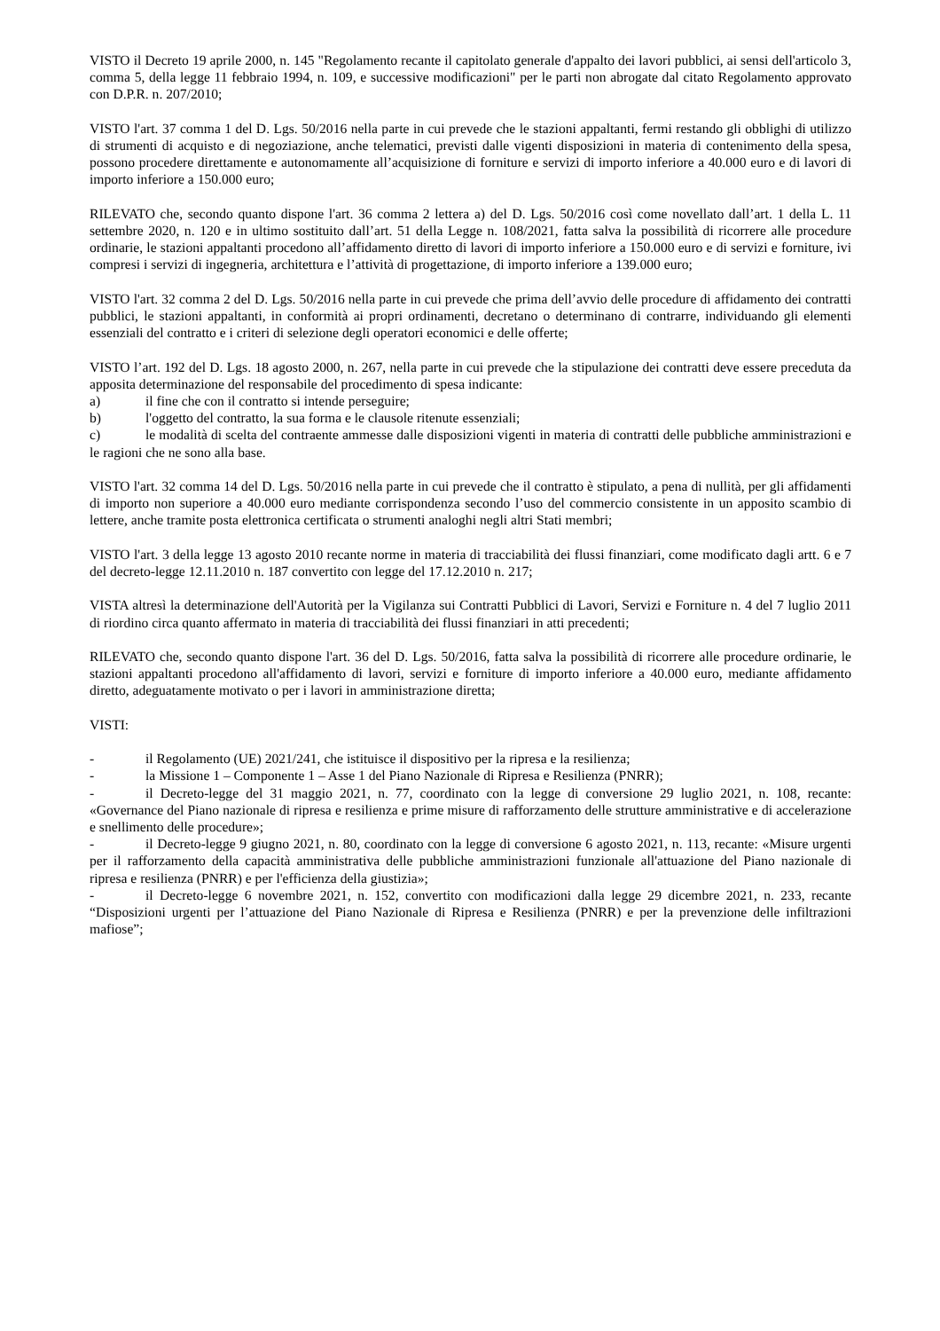VISTO il Decreto 19 aprile 2000, n. 145 "Regolamento recante il capitolato generale d'appalto dei lavori pubblici, ai sensi dell'articolo 3, comma 5, della legge 11 febbraio 1994, n. 109, e successive modificazioni" per le parti non abrogate dal citato Regolamento approvato con D.P.R. n. 207/2010;
VISTO l'art. 37 comma 1 del D. Lgs. 50/2016 nella parte in cui prevede che le stazioni appaltanti, fermi restando gli obblighi di utilizzo di strumenti di acquisto e di negoziazione, anche telematici, previsti dalle vigenti disposizioni in materia di contenimento della spesa, possono procedere direttamente e autonomamente all’acquisizione di forniture e servizi di importo inferiore a 40.000 euro e di lavori di importo inferiore a 150.000 euro;
RILEVATO che, secondo quanto dispone l'art. 36 comma 2 lettera a) del D. Lgs. 50/2016 così come novellato dall’art. 1 della L. 11 settembre 2020, n. 120 e in ultimo sostituito dall’art. 51 della Legge n. 108/2021, fatta salva la possibilità di ricorrere alle procedure ordinarie, le stazioni appaltanti procedono all’affidamento diretto di lavori di importo inferiore a 150.000 euro e di servizi e forniture, ivi compresi i servizi di ingegneria, architettura e l’attività di progettazione, di importo inferiore a 139.000 euro;
VISTO l'art. 32 comma 2 del D. Lgs. 50/2016 nella parte in cui prevede che prima dell’avvio delle procedure di affidamento dei contratti pubblici, le stazioni appaltanti, in conformità ai propri ordinamenti, decretano o determinano di contrarre, individuando gli elementi essenziali del contratto e i criteri di selezione degli operatori economici e delle offerte;
VISTO l’art. 192 del D. Lgs. 18 agosto 2000, n. 267, nella parte in cui prevede che la stipulazione dei contratti deve essere preceduta da apposita determinazione del responsabile del procedimento di spesa indicante:
a) il fine che con il contratto si intende perseguire;
b) l'oggetto del contratto, la sua forma e le clausole ritenute essenziali;
c) le modalità di scelta del contraente ammesse dalle disposizioni vigenti in materia di contratti delle pubbliche amministrazioni e le ragioni che ne sono alla base.
VISTO l'art. 32 comma 14 del D. Lgs. 50/2016 nella parte in cui prevede che il contratto è stipulato, a pena di nullità, per gli affidamenti di importo non superiore a 40.000 euro mediante corrispondenza secondo l’uso del commercio consistente in un apposito scambio di lettere, anche tramite posta elettronica certificata o strumenti analoghi negli altri Stati membri;
VISTO l'art. 3 della legge 13 agosto 2010 recante norme in materia di tracciabilità dei flussi finanziari, come modificato dagli artt. 6 e 7 del decreto-legge 12.11.2010 n. 187 convertito con legge del 17.12.2010 n. 217;
VISTA altresì la determinazione dell'Autorità per la Vigilanza sui Contratti Pubblici di Lavori, Servizi e Forniture n. 4 del 7 luglio 2011 di riordino circa quanto affermato in materia di tracciabilità dei flussi finanziari in atti precedenti;
RILEVATO che, secondo quanto dispone l'art. 36 del D. Lgs. 50/2016, fatta salva la possibilità di ricorrere alle procedure ordinarie, le stazioni appaltanti procedono all'affidamento di lavori, servizi e forniture di importo inferiore a 40.000 euro, mediante affidamento diretto, adeguatamente motivato o per i lavori in amministrazione diretta;
VISTI:
- il Regolamento (UE) 2021/241, che istituisce il dispositivo per la ripresa e la resilienza;
- la Missione 1 – Componente 1 – Asse 1 del Piano Nazionale di Ripresa e Resilienza (PNRR);
- il Decreto-legge del 31 maggio 2021, n. 77, coordinato con la legge di conversione 29 luglio 2021, n. 108, recante: «Governance del Piano nazionale di ripresa e resilienza e prime misure di rafforzamento delle strutture amministrative e di accelerazione e snellimento delle procedure»;
- il Decreto-legge 9 giugno 2021, n. 80, coordinato con la legge di conversione 6 agosto 2021, n. 113, recante: «Misure urgenti per il rafforzamento della capacità amministrativa delle pubbliche amministrazioni funzionale all'attuazione del Piano nazionale di ripresa e resilienza (PNRR) e per l'efficienza della giustizia»;
- il Decreto-legge 6 novembre 2021, n. 152, convertito con modificazioni dalla legge 29 dicembre 2021, n. 233, recante “Disposizioni urgenti per l’attuazione del Piano Nazionale di Ripresa e Resilienza (PNRR) e per la prevenzione delle infiltrazioni mafiose”;